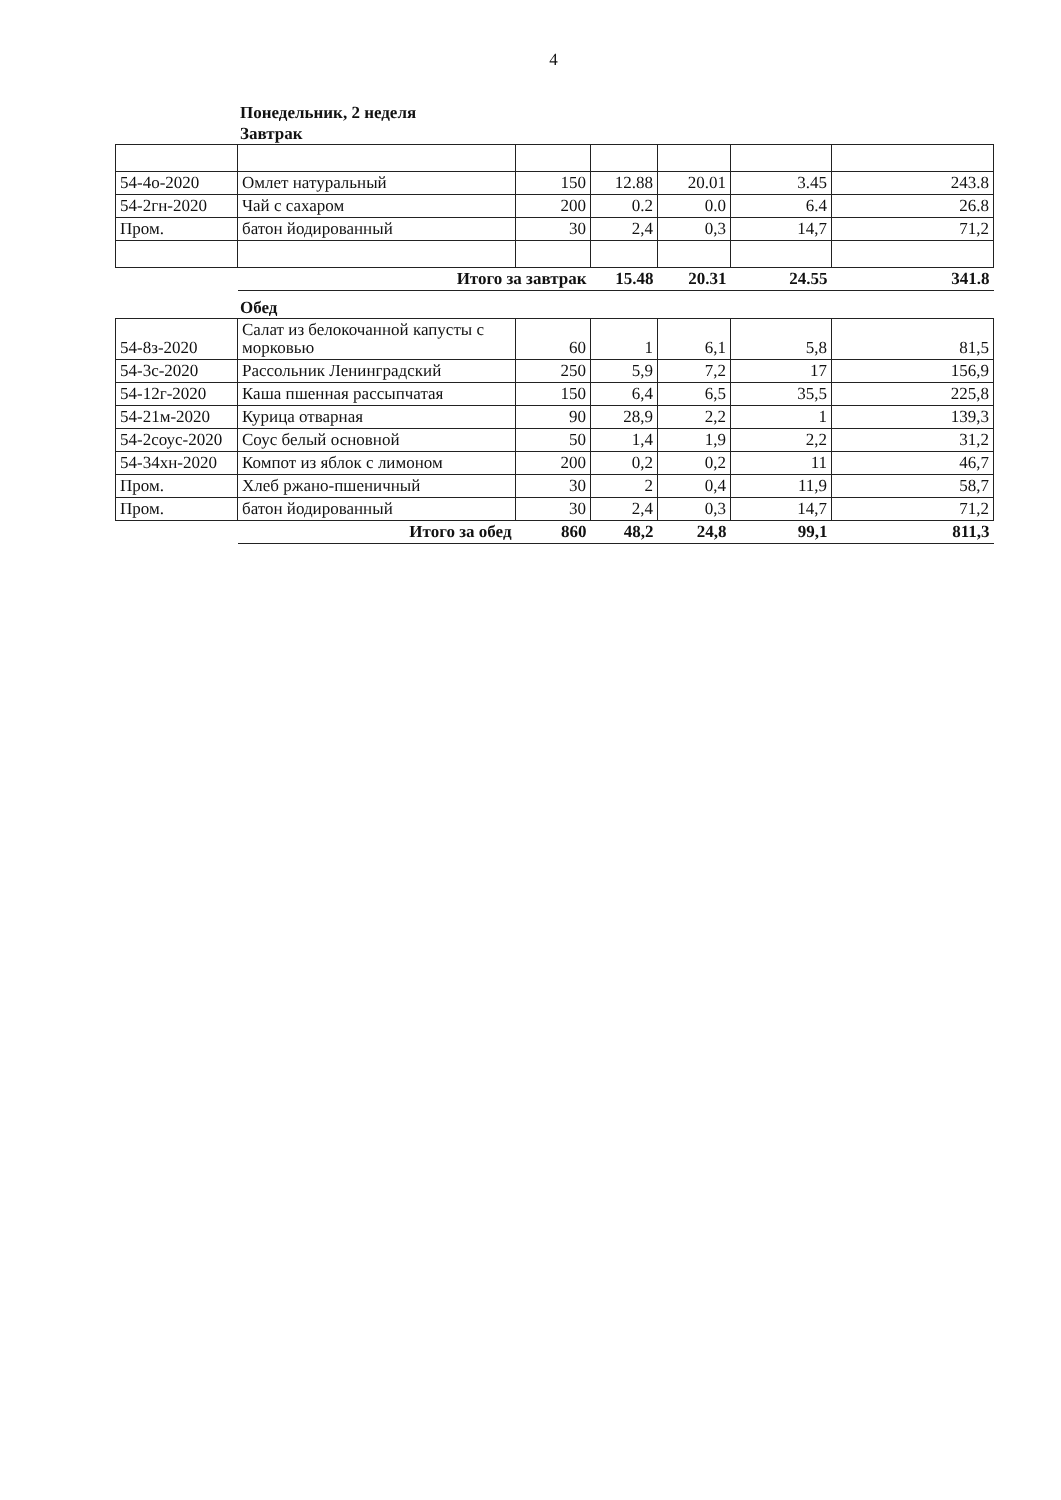4
Понедельник, 2 неделя
Завтрак
| 54-4о-2020 | Омлет натуральный | 150 | 12.88 | 20.01 | 3.45 | 243.8 |
| 54-2гн-2020 | Чай с сахаром | 200 | 0.2 | 0.0 | 6.4 | 26.8 |
| Пром. | батон йодированный | 30 | 2,4 | 0,3 | 14,7 | 71,2 |
| | Итого за завтрак | | 15.48 | 20.31 | 24.55 | 341.8 |
Обед
| 54-8з-2020 | Салат из белокочанной капусты с морковью | 60 | 1 | 6,1 | 5,8 | 81,5 |
| 54-3с-2020 | Рассольник Ленинградский | 250 | 5,9 | 7,2 | 17 | 156,9 |
| 54-12г-2020 | Каша пшенная рассыпчатая | 150 | 6,4 | 6,5 | 35,5 | 225,8 |
| 54-21м-2020 | Курица отварная | 90 | 28,9 | 2,2 | 1 | 139,3 |
| 54-2соус-2020 | Соус белый основной | 50 | 1,4 | 1,9 | 2,2 | 31,2 |
| 54-34хн-2020 | Компот из яблок с лимоном | 200 | 0,2 | 0,2 | 11 | 46,7 |
| Пром. | Хлеб ржано-пшеничный | 30 | 2 | 0,4 | 11,9 | 58,7 |
| Пром. | батон йодированный | 30 | 2,4 | 0,3 | 14,7 | 71,2 |
| | Итого за обед | 860 | 48,2 | 24,8 | 99,1 | 811,3 |